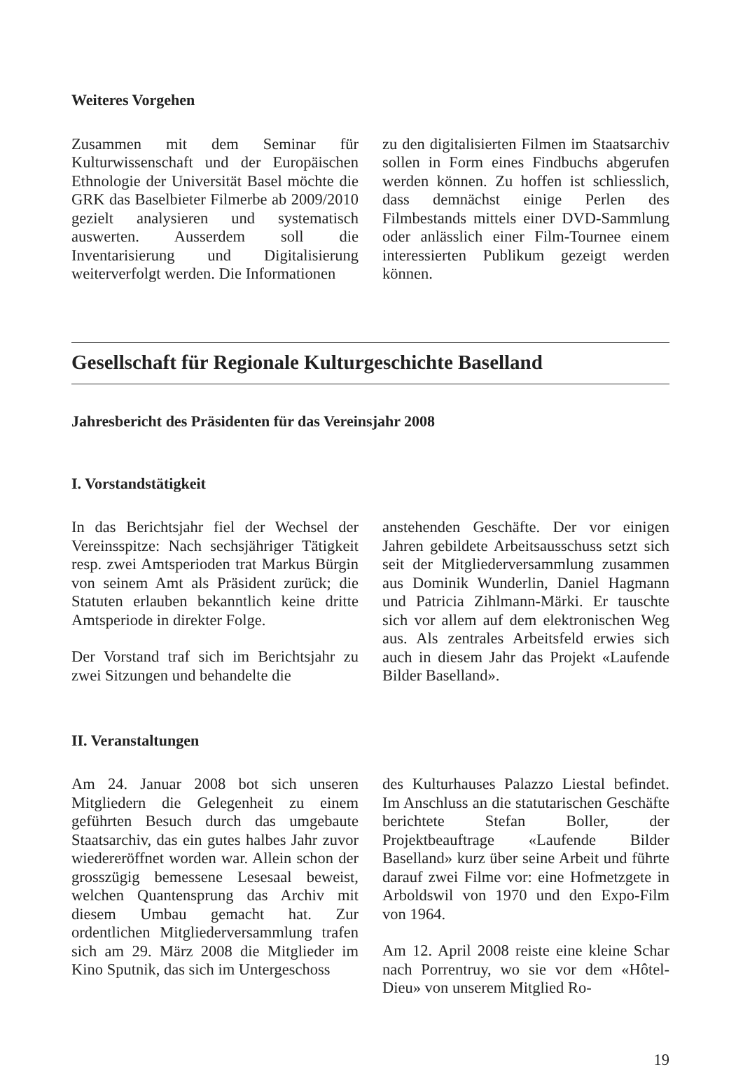Weiteres Vorgehen
Zusammen mit dem Seminar für Kulturwissenschaft und der Europäischen Ethnologie der Universität Basel möchte die GRK das Baselbieter Filmerbe ab 2009/2010 gezielt analysieren und systematisch auswerten. Ausserdem soll die Inventarisierung und Digitalisierung weiterverfolgt werden. Die Informationen
zu den digitalisierten Filmen im Staatsarchiv sollen in Form eines Findbuchs abgerufen werden können. Zu hoffen ist schliesslich, dass demnächst einige Perlen des Filmbestands mittels einer DVD-Sammlung oder anlässlich einer Film-Tournee einem interessierten Publikum gezeigt werden können.
Gesellschaft für Regionale Kulturgeschichte Baselland
Jahresbericht des Präsidenten für das Vereinsjahr 2008
I. Vorstandstätigkeit
In das Berichtsjahr fiel der Wechsel der Vereinsspitze: Nach sechsjähriger Tätigkeit resp. zwei Amtsperioden trat Markus Bürgin von seinem Amt als Präsident zurück; die Statuten erlauben bekanntlich keine dritte Amtsperiode in direkter Folge.
Der Vorstand traf sich im Berichtsjahr zu zwei Sitzungen und behandelte die
anstehenden Geschäfte. Der vor einigen Jahren gebildete Arbeitsausschuss setzt sich seit der Mitgliederversammlung zusammen aus Dominik Wunderlin, Daniel Hagmann und Patricia Zihlmann-Märki. Er tauschte sich vor allem auf dem elektronischen Weg aus. Als zentrales Arbeitsfeld erwies sich auch in diesem Jahr das Projekt «Laufende Bilder Baselland».
II. Veranstaltungen
Am 24. Januar 2008 bot sich unseren Mitgliedern die Gelegenheit zu einem geführten Besuch durch das umgebaute Staatsarchiv, das ein gutes halbes Jahr zuvor wiedereröffnet worden war. Allein schon der grosszügig bemessene Lesesaal beweist, welchen Quantensprung das Archiv mit diesem Umbau gemacht hat. Zur ordentlichen Mitgliederversammlung trafen sich am 29. März 2008 die Mitglieder im Kino Sputnik, das sich im Untergeschoss
des Kulturhauses Palazzo Liestal befindet. Im Anschluss an die statutarischen Geschäfte berichtete Stefan Boller, der Projektbeauftrage «Laufende Bilder Baselland» kurz über seine Arbeit und führte darauf zwei Filme vor: eine Hofmetzgete in Arboldswil von 1970 und den Expo-Film von 1964.
Am 12. April 2008 reiste eine kleine Schar nach Porrentruy, wo sie vor dem «Hôtel-Dieu» von unserem Mitglied Ro-
19